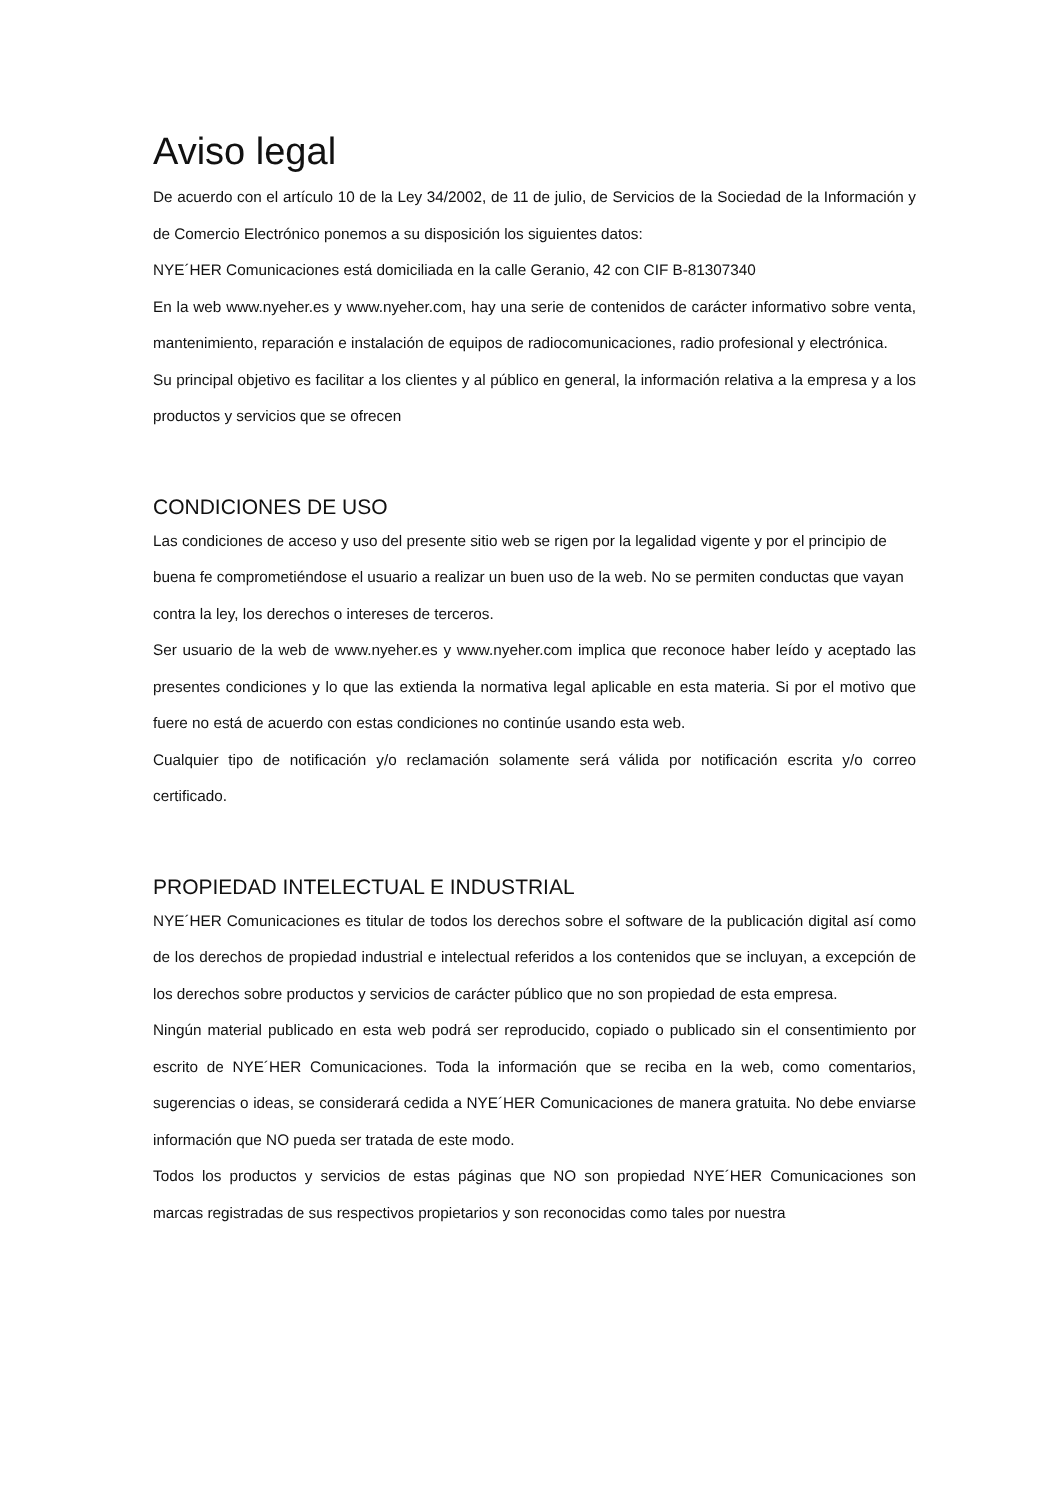Aviso legal
De acuerdo con el artículo 10 de la Ley 34/2002, de 11 de julio, de Servicios de la Sociedad de la Información y de Comercio Electrónico ponemos a su disposición los siguientes datos:
NYE´HER Comunicaciones está domiciliada en la calle Geranio, 42 con CIF B-81307340
En la web www.nyeher.es y www.nyeher.com, hay una serie de contenidos de carácter informativo sobre venta, mantenimiento, reparación e instalación de equipos de radiocomunicaciones, radio profesional y electrónica.
Su principal objetivo es facilitar a los clientes y al público en general, la información relativa a la empresa y a los productos y servicios que se ofrecen
CONDICIONES DE USO
Las condiciones de acceso y uso del presente sitio web se rigen por la legalidad vigente y por el principio de buena fe comprometiéndose el usuario a realizar un buen uso de la web. No se permiten conductas que vayan contra la ley, los derechos o intereses de terceros.
Ser usuario de la web de www.nyeher.es y www.nyeher.com implica que reconoce haber leído y aceptado las presentes condiciones y lo que las extienda la normativa legal aplicable en esta materia. Si por el motivo que fuere no está de acuerdo con estas condiciones no continúe usando esta web.
Cualquier tipo de notificación y/o reclamación solamente será válida por notificación escrita y/o correo certificado.
PROPIEDAD INTELECTUAL E INDUSTRIAL
NYE´HER Comunicaciones es titular de todos los derechos sobre el software de la publicación digital así como de los derechos de propiedad industrial e intelectual referidos a los contenidos que se incluyan, a excepción de los derechos sobre productos y servicios de carácter público que no son propiedad de esta empresa.
Ningún material publicado en esta web podrá ser reproducido, copiado o publicado sin el consentimiento por escrito de NYE´HER Comunicaciones. Toda la información que se reciba en la web, como comentarios, sugerencias o ideas, se considerará cedida a NYE´HER Comunicaciones de manera gratuita. No debe enviarse información que NO pueda ser tratada de este modo.
Todos los productos y servicios de estas páginas que NO son propiedad NYE´HER Comunicaciones son marcas registradas de sus respectivos propietarios y son reconocidas como tales por nuestra